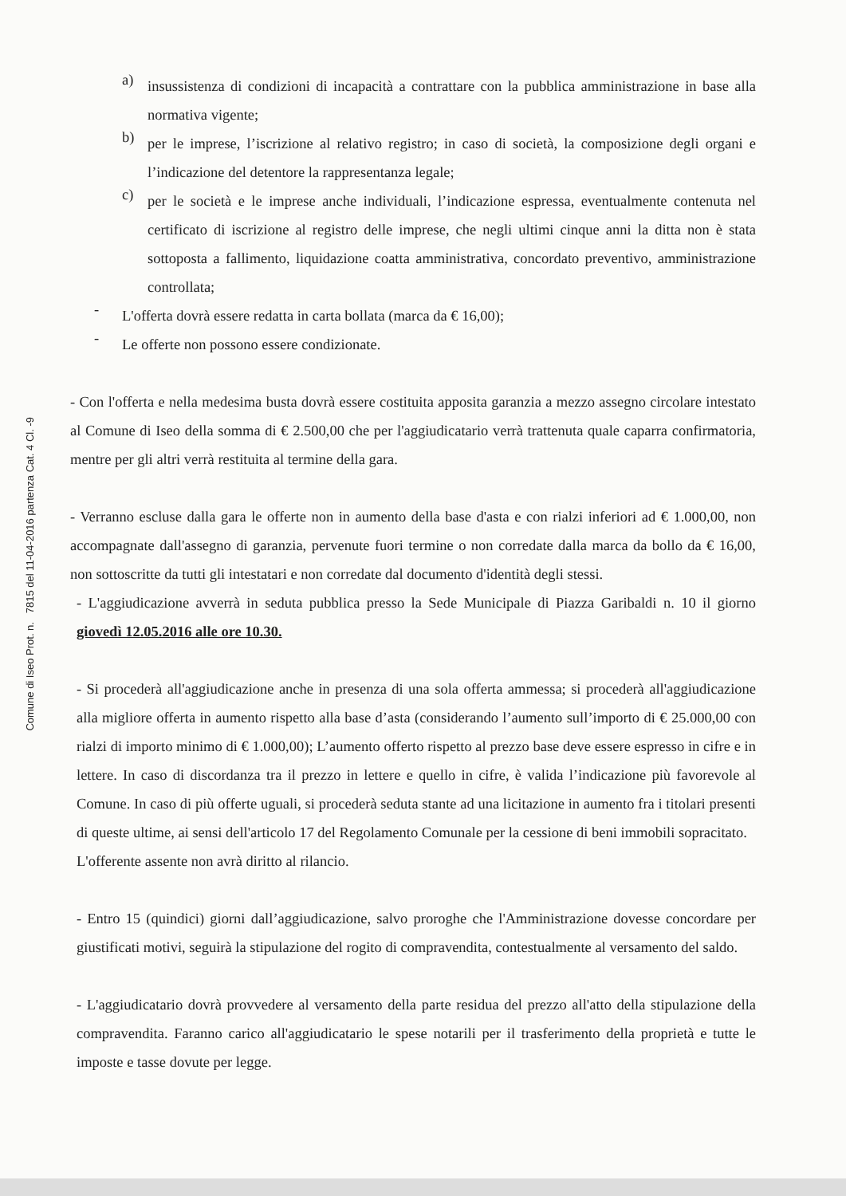Comune di Iseo Prot. n. 7815 del 11-04-2016 partenza Cat. 4 Cl. -9
a)
insussistenza di condizioni di incapacità a contrattare con la pubblica amministrazione in base alla normativa vigente;
b)
per le imprese, l’iscrizione al relativo registro; in caso di società, la composizione degli organi e l’indicazione del detentore la rappresentanza legale;
c)
per le società e le imprese anche individuali, l’indicazione espressa, eventualmente contenuta nel certificato di iscrizione al registro delle imprese, che negli ultimi cinque anni la ditta non è stata sottoposta a fallimento, liquidazione coatta amministrativa, concordato preventivo, amministrazione controllata;
-
L'offerta dovrà essere redatta in carta bollata (marca da € 16,00);
-
Le offerte non possono essere condizionate.
- Con l'offerta e nella medesima busta dovrà essere costituita apposita garanzia a mezzo assegno circolare intestato al Comune di Iseo della somma di € 2.500,00 che per l'aggiudicatario verrà trattenuta quale caparra confirmatoria, mentre per gli altri verrà restituita al termine della gara.
- Verranno escluse dalla gara le offerte non in aumento della base d'asta e con rialzi inferiori ad € 1.000,00, non accompagnate dall'assegno di garanzia, pervenute fuori termine o non corredate dalla marca da bollo da € 16,00, non sottoscritte da tutti gli intestatari e non corredate dal documento d'identità degli stessi.
- L'aggiudicazione avverrà in seduta pubblica presso la Sede Municipale di Piazza Garibaldi n. 10 il giorno giovedì 12.05.2016 alle ore 10.30.
- Si procederà all'aggiudicazione anche in presenza di una sola offerta ammessa; si procederà all'aggiudicazione alla migliore offerta in aumento rispetto alla base d’asta (considerando l’aumento sull’importo di € 25.000,00 con rialzi di importo minimo di € 1.000,00); L’aumento offerto rispetto al prezzo base deve essere espresso in cifre e in lettere. In caso di discordanza tra il prezzo in lettere e quello in cifre, è valida l’indicazione più favorevole al Comune. In caso di più offerte uguali, si procederà seduta stante ad una licitazione in aumento fra i titolari presenti di queste ultime, ai sensi dell'articolo 17 del Regolamento Comunale per la cessione di beni immobili sopracitato.
L'offerente assente non avrà diritto al rilancio.
- Entro 15 (quindici) giorni dall’aggiudicazione, salvo proroghe che l'Amministrazione dovesse concordare per giustificati motivi, seguirà la stipulazione del rogito di compravendita, contestualmente al versamento del saldo.
- L'aggiudicatario dovrà provvedere al versamento della parte residua del prezzo all'atto della stipulazione della compravendita. Faranno carico all'aggiudicatario le spese notarili per il trasferimento della proprietà e tutte le imposte e tasse dovute per legge.